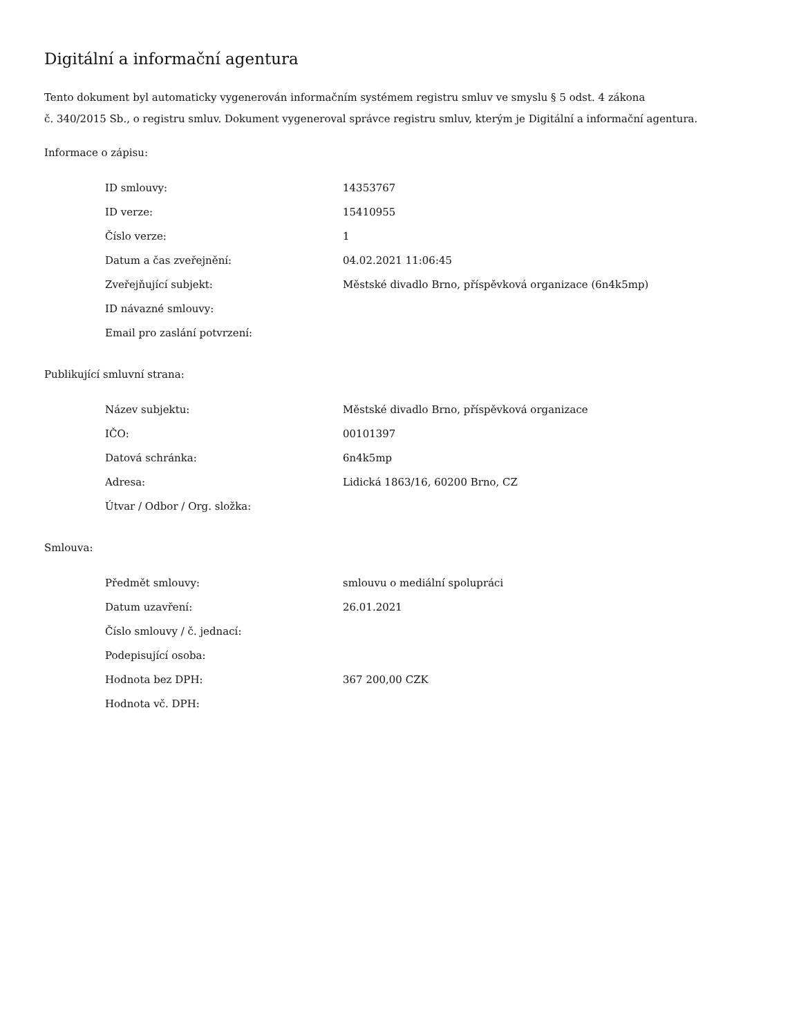Digitální a informační agentura
Tento dokument byl automaticky vygenerován informačním systémem registru smluv ve smyslu § 5 odst. 4 zákona
č. 340/2015 Sb., o registru smluv. Dokument vygeneroval správce registru smluv, kterým je Digitální a informační agentura.
Informace o zápisu:
| ID smlouvy: | 14353767 |
| ID verze: | 15410955 |
| Číslo verze: | 1 |
| Datum a čas zveřejnění: | 04.02.2021 11:06:45 |
| Zveřejňující subjekt: | Městské divadlo Brno, příspěvková organizace (6n4k5mp) |
| ID návazné smlouvy: | |
| Email pro zaslání potvrzení: | |
Publikující smluvní strana:
| Název subjektu: | Městské divadlo Brno, příspěvková organizace |
| IČO: | 00101397 |
| Datová schránka: | 6n4k5mp |
| Adresa: | Lidická 1863/16, 60200 Brno, CZ |
| Útvar / Odbor / Org. složka: | |
Smlouva:
| Předmět smlouvy: | smlouvu o mediální spolupráci |
| Datum uzavření: | 26.01.2021 |
| Číslo smlouvy / č. jednací: | |
| Podepisující osoba: | |
| Hodnota bez DPH: | 367 200,00 CZK |
| Hodnota vč. DPH: | |